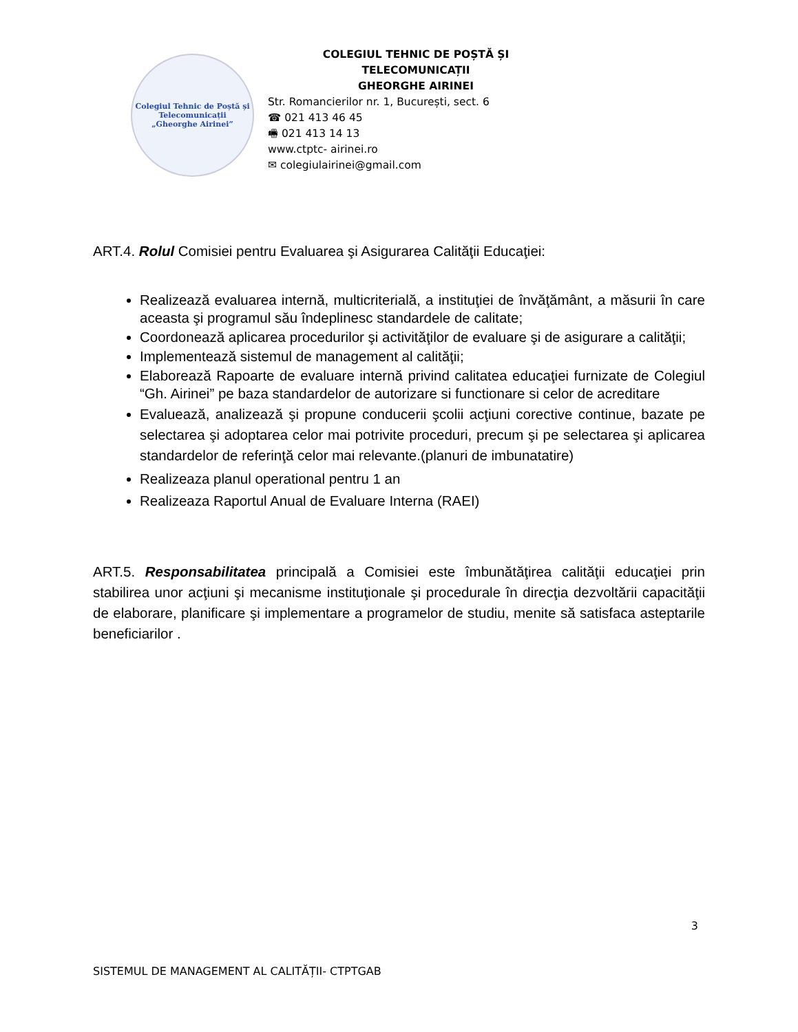Colegiul Tehnic de Poștă și Telecomunicații
„Gheorghe Airinei”
COLEGIUL TEHNIC DE POȘTĂ ȘI TELECOMUNICAȚII
GHEORGHE AIRINEI
Str. Romancierilor nr. 1, București, sect. 6
☎ 021 413 46 45
🖷 021 413 14 13
www.ctptc- airinei.ro
✉ colegiulairinei@gmail.com
ART.4. Rolul Comisiei pentru Evaluarea şi Asigurarea Calităţii Educaţiei:
Realizează evaluarea internă, multicriterială, a instituţiei de învăţământ, a măsurii în care aceasta şi programul său îndeplinesc standardele de calitate;
Coordonează aplicarea procedurilor şi activităţilor de evaluare şi de asigurare a calităţii;
Implementează sistemul de management al calităţii;
Elaborează Rapoarte de evaluare internă privind calitatea educaţiei furnizate de Colegiul “Gh. Airinei” pe baza standardelor de autorizare si functionare si celor de acreditare
Evaluează, analizează şi propune conducerii şcolii acţiuni corective continue, bazate pe selectarea şi adoptarea celor mai potrivite proceduri, precum şi pe selectarea şi aplicarea standardelor de referinţă celor mai relevante.(planuri de imbunatatire)
Realizeaza planul operational pentru 1 an
Realizeaza Raportul Anual de Evaluare Interna (RAEI)
ART.5. Responsabilitatea principală a Comisiei este îmbunătăţirea calităţii educaţiei prin stabilirea unor acţiuni şi mecanisme instituţionale şi procedurale în direcţia dezvoltării capacităţii de elaborare, planificare şi implementare a programelor de studiu, menite să satisfaca asteptarile beneficiarilor .
3
SISTEMUL DE MANAGEMENT AL CALITĂȚII- CTPTGAB